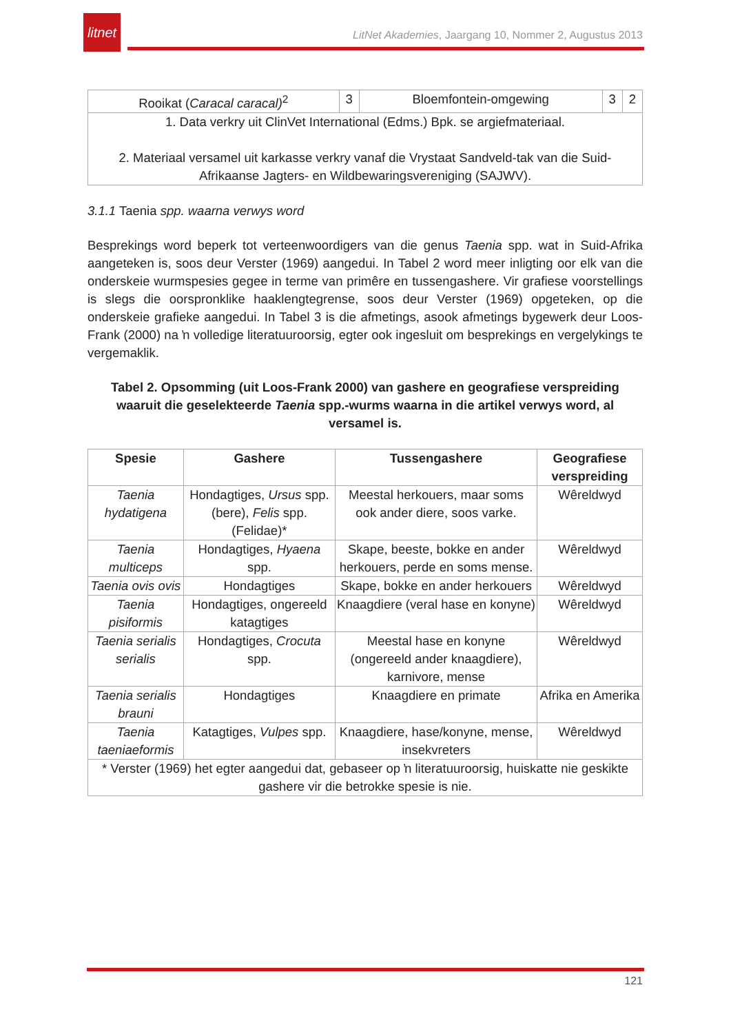litnet
LitNet Akademies, Jaargang 10, Nommer 2, Augustus 2013
| Rooikat ( Caracal caracal)<sup>2</sup> | 3 | Bloemfontein-omgewing | 3 | 2 |
| 1. Data verkry uit ClinVet International (Edms.) Bpk. se argiefmateriaal. 2. Materiaal versamel uit karkasse verkry vanaf die Vrystaat Sandveld-tak van die Suid-Afrikaanse Jagters- en Wildbewaringsvereniging (SAJWV). | | | | |
3.1.1 Taenia spp. waarna verwys word
Besprekings word beperk tot verteenwoordigers van die genus Taenia spp. wat in Suid-Afrika aangeteken is, soos deur Verster (1969) aangedui. In Tabel 2 word meer inligting oor elk van die onderskeie wurmspesies gegee in terme van primêre en tussengashere. Vir grafiese voorstellings is slegs die oorspronklike haaklengtegrense, soos deur Verster (1969) opgeteken, op die onderskeie grafieke aangedui. In Tabel 3 is die afmetings, asook afmetings bygewerk deur Loos-Frank (2000) na ŉ volledige literatuuroorsig, egter ook ingesluit om besprekings en vergelykings te vergemaklik.
Tabel 2. Opsomming (uit Loos-Frank 2000) van gashere en geografiese verspreiding waaruit die geselekteerde Taenia spp.-wurms waarna in die artikel verwys word, al versamel is.
| Spesie | Gashere | Tussengashere | Geografiese verspreiding |
| --- | --- | --- | --- |
| Taenia hydatigena | Hondagtiges, Ursus spp. (bere), Felis spp. (Felidae)* | Meestal herkouers, maar soms ook ander diere, soos varke. | Wêreldwyd |
| Taenia multiceps | Hondagtiges, Hyaena spp. | Skape, beeste, bokke en ander herkouers, perde en soms mense. | Wêreldwyd |
| Taenia ovis ovis | Hondagtiges | Skape, bokke en ander herkouers | Wêreldwyd |
| Taenia pisiformis | Hondagtiges, ongereeld katagtiges | Knaagdiere (veral hase en konyne) | Wêreldwyd |
| Taenia serialis serialis | Hondagtiges, Crocuta spp. | Meestal hase en konyne (ongereeld ander knaagdiere), karnivore, mense | Wêreldwyd |
| Taenia serialis brauni | Hondagtiges | Knaagdiere en primate | Afrika en Amerika |
| Taenia taeniaeformis | Katagtiges, Vulpes spp. | Knaagdiere, hase/konyne, mense, insekvreters | Wêreldwyd |
| * Verster (1969) het egter aangedui dat, gebaseer op ŉ literatuuroorsig, huiskatte nie geskikte gashere vir die betrokke spesie is nie. | | | |
121